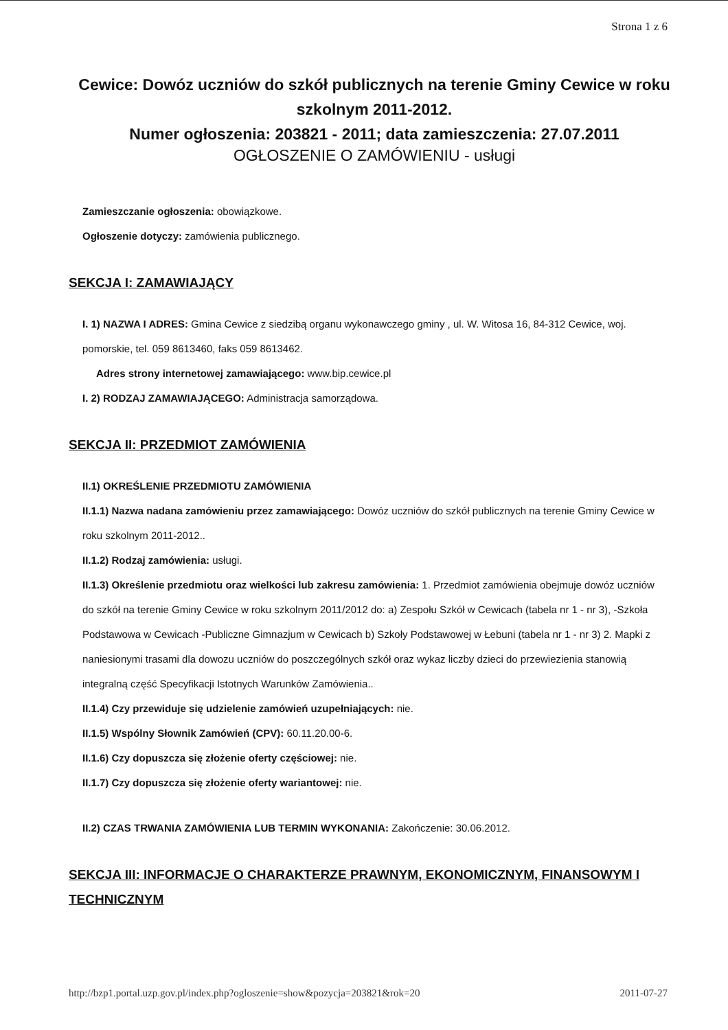Strona 1 z 6
Cewice: Dowóz uczniów do szkół publicznych na terenie Gminy Cewice w roku szkolnym 2011-2012.
Numer ogłoszenia: 203821 - 2011; data zamieszczenia: 27.07.2011
OGŁOSZENIE O ZAMÓWIENIU - usługi
Zamieszczanie ogłoszenia: obowiązkowe.
Ogłoszenie dotyczy: zamówienia publicznego.
SEKCJA I: ZAMAWIAJĄCY
I. 1) NAZWA I ADRES: Gmina Cewice z siedzibą organu wykonawczego gminy , ul. W. Witosa 16, 84-312 Cewice, woj. pomorskie, tel. 059 8613460, faks 059 8613462.
Adres strony internetowej zamawiającego: www.bip.cewice.pl
I. 2) RODZAJ ZAMAWIAJĄCEGO: Administracja samorządowa.
SEKCJA II: PRZEDMIOT ZAMÓWIENIA
II.1) OKREŚLENIE PRZEDMIOTU ZAMÓWIENIA
II.1.1) Nazwa nadana zamówieniu przez zamawiającego: Dowóz uczniów do szkół publicznych na terenie Gminy Cewice w roku szkolnym 2011-2012..
II.1.2) Rodzaj zamówienia: usługi.
II.1.3) Określenie przedmiotu oraz wielkości lub zakresu zamówienia: 1. Przedmiot zamówienia obejmuje dowóz uczniów do szkół na terenie Gminy Cewice w roku szkolnym 2011/2012 do: a) Zespołu Szkół w Cewicach (tabela nr 1 - nr 3), -Szkoła Podstawowa w Cewicach -Publiczne Gimnazjum w Cewicach b) Szkoły Podstawowej w Łebuni (tabela nr 1 - nr 3) 2. Mapki z naniesionymi trasami dla dowozu uczniów do poszczególnych szkół oraz wykaz liczby dzieci do przewiezienia stanowią integralną część Specyfikacji Istotnych Warunków Zamówienia..
II.1.4) Czy przewiduje się udzielenie zamówień uzupełniających: nie.
II.1.5) Wspólny Słownik Zamówień (CPV): 60.11.20.00-6.
II.1.6) Czy dopuszcza się złożenie oferty częściowej: nie.
II.1.7) Czy dopuszcza się złożenie oferty wariantowej: nie.
II.2) CZAS TRWANIA ZAMÓWIENIA LUB TERMIN WYKONANIA: Zakończenie: 30.06.2012.
SEKCJA III: INFORMACJE O CHARAKTERZE PRAWNYM, EKONOMICZNYM, FINANSOWYM I TECHNICZNYM
http://bzp1.portal.uzp.gov.pl/index.php?ogloszenie=show&pozycja=203821&rok=20 2011-07-27